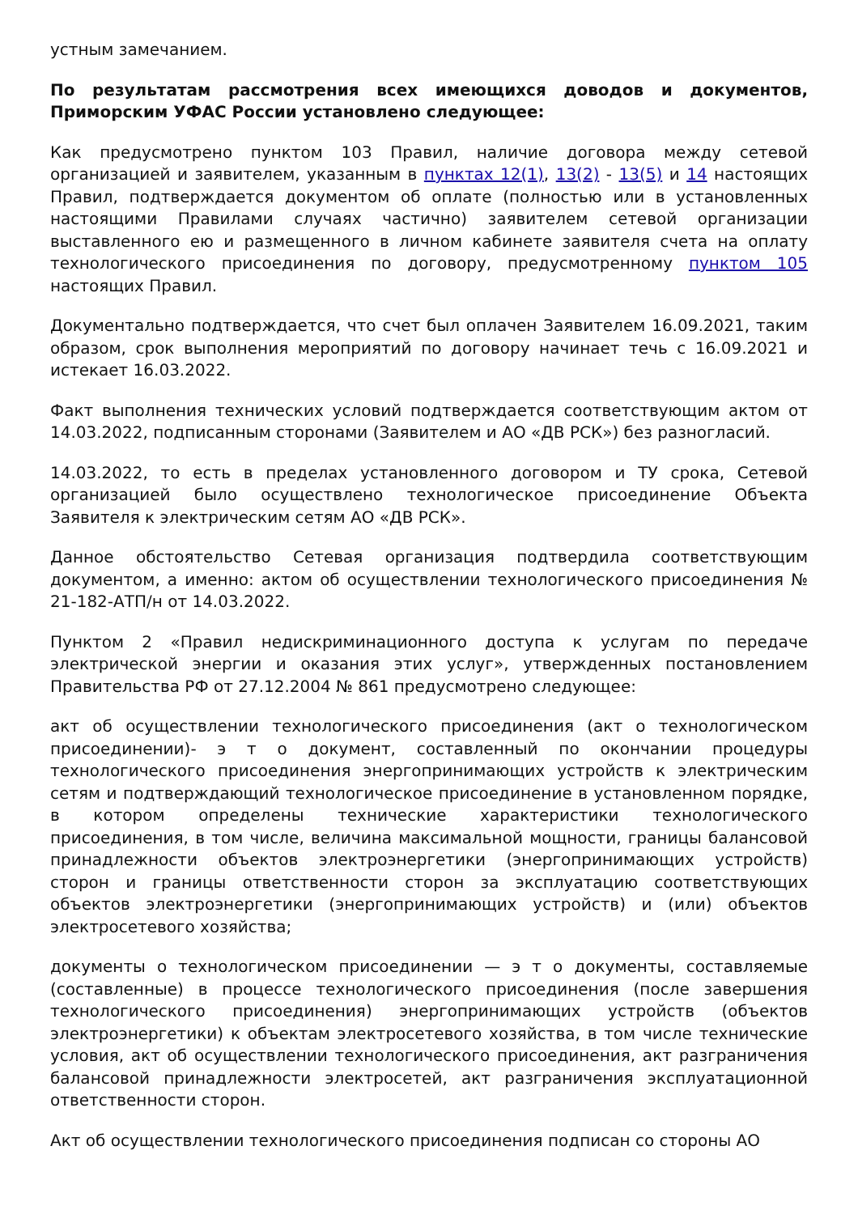устным замечанием.
По результатам рассмотрения всех имеющихся доводов и документов, Приморским УФАС России установлено следующее:
Как предусмотрено пунктом 103 Правил, наличие договора между сетевой организацией и заявителем, указанным в пунктах 12(1), 13(2) - 13(5) и 14 настоящих Правил, подтверждается документом об оплате (полностью или в установленных настоящими Правилами случаях частично) заявителем сетевой организации выставленного ею и размещенного в личном кабинете заявителя счета на оплату технологического присоединения по договору, предусмотренному пунктом 105 настоящих Правил.
Документально подтверждается, что счет был оплачен Заявителем 16.09.2021, таким образом, срок выполнения мероприятий по договору начинает течь с 16.09.2021 и истекает 16.03.2022.
Факт выполнения технических условий подтверждается соответствующим актом от 14.03.2022, подписанным сторонами (Заявителем и АО «ДВ РСК») без разногласий.
14.03.2022, то есть в пределах установленного договором и ТУ срока, Сетевой организацией было осуществлено технологическое присоединение Объекта Заявителя к электрическим сетям АО «ДВ РСК».
Данное обстоятельство Сетевая организация подтвердила соответствующим документом, а именно: актом об осуществлении технологического присоединения № 21-182-АТП/н от 14.03.2022.
Пунктом 2 «Правил недискриминационного доступа к услугам по передаче электрической энергии и оказания этих услуг», утвержденных постановлением Правительства РФ от 27.12.2004 № 861 предусмотрено следующее:
акт об осуществлении технологического присоединения (акт о технологическом присоединении)- э т о документ, составленный по окончании процедуры технологического присоединения энергопринимающих устройств к электрическим сетям и подтверждающий технологическое присоединение в установленном порядке, в котором определены технические характеристики технологического присоединения, в том числе, величина максимальной мощности, границы балансовой принадлежности объектов электроэнергетики (энергопринимающих устройств) сторон и границы ответственности сторон за эксплуатацию соответствующих объектов электроэнергетики (энергопринимающих устройств) и (или) объектов электросетевого хозяйства;
документы о технологическом присоединении — э т о документы, составляемые (составленные) в процессе технологического присоединения (после завершения технологического присоединения) энергопринимающих устройств (объектов электроэнергетики) к объектам электросетевого хозяйства, в том числе технические условия, акт об осуществлении технологического присоединения, акт разграничения балансовой принадлежности электросетей, акт разграничения эксплуатационной ответственности сторон.
Акт об осуществлении технологического присоединения подписан со стороны АО